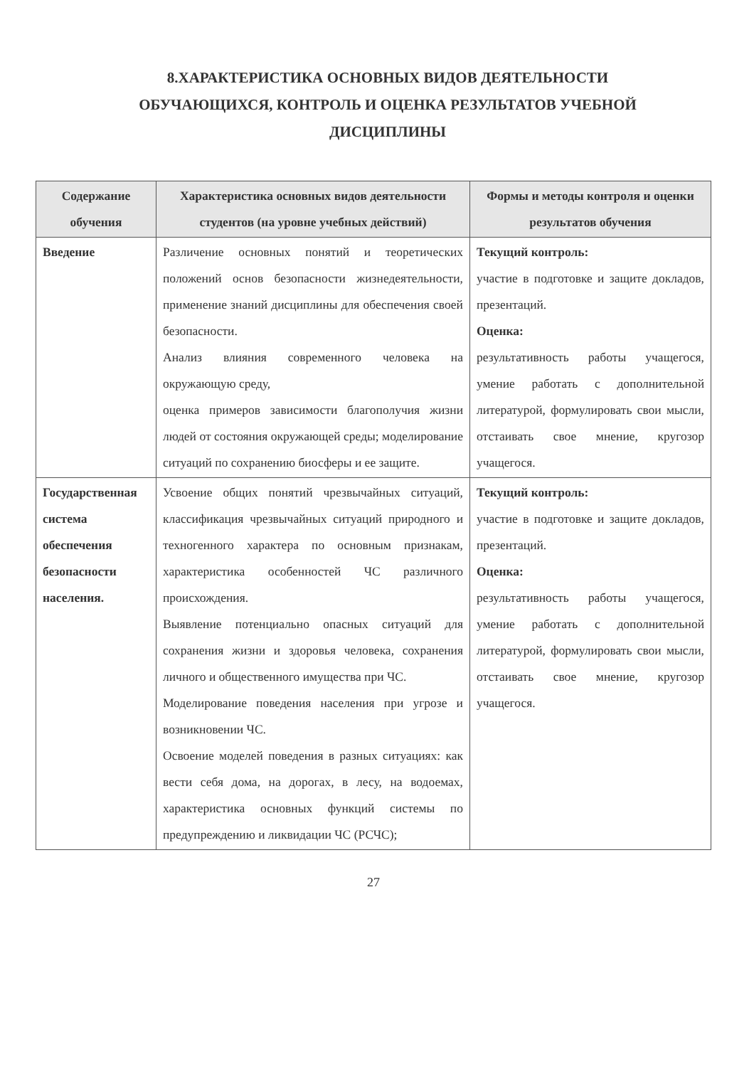8.ХАРАКТЕРИСТИКА ОСНОВНЫХ ВИДОВ ДЕЯТЕЛЬНОСТИ
ОБУЧАЮЩИХСЯ, КОНТРОЛЬ И ОЦЕНКА РЕЗУЛЬТАТОВ УЧЕБНОЙ
ДИСЦИПЛИНЫ
| Содержание обучения | Характеристика основных видов деятельности студентов (на уровне учебных действий) | Формы и методы контроля и оценки результатов обучения |
| --- | --- | --- |
| Введение | Различение основных понятий и теоретических положений основ безопасности жизнедеятельности, применение знаний дисциплины для обеспечения своей безопасности. Анализ влияния современного человека на окружающую среду, оценка примеров зависимости благополучия жизни людей от состояния окружающей среды; моделирование ситуаций по сохранению биосферы и ее защите. | Текущий контроль: участие в подготовке и защите докладов, презентаций. Оценка: результативность работы учащегося, умение работать с дополнительной литературой, формулировать свои мысли, отстаивать свое мнение, кругозор учащегося. |
| Государственная система обеспечения безопасности населения. | Усвоение общих понятий чрезвычайных ситуаций, классификация чрезвычайных ситуаций природного и техногенного характера по основным признакам, характеристика особенностей ЧС различного происхождения. Выявление потенциально опасных ситуаций для сохранения жизни и здоровья человека, сохранения личного и общественного имущества при ЧС. Моделирование поведения населения при угрозе и возникновении ЧС. Освоение моделей поведения в разных ситуациях: как вести себя дома, на дорогах, в лесу, на водоемах, характеристика основных функций системы по предупреждению и ликвидации ЧС (РСЧС); | Текущий контроль: участие в подготовке и защите докладов, презентаций. Оценка: результативность работы учащегося, умение работать с дополнительной литературой, формулировать свои мысли, отстаивать свое мнение, кругозор учащегося. |
27